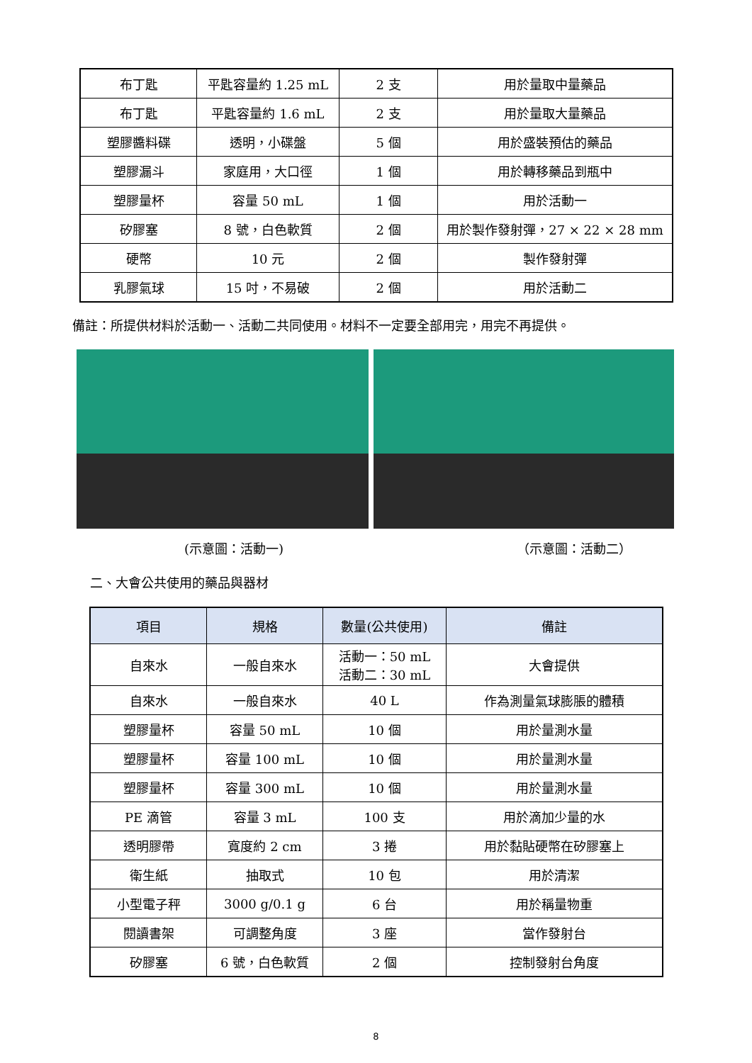| 布丁匙 | 平匙容量約 1.25 mL | 2 支 | 用於量取中量藥品 |
| 布丁匙 | 平匙容量約 1.6 mL | 2 支 | 用於量取大量藥品 |
| 塑膠醬料碟 | 透明，小碟盤 | 5 個 | 用於盛裝預估的藥品 |
| 塑膠漏斗 | 家庭用，大口徑 | 1 個 | 用於轉移藥品到瓶中 |
| 塑膠量杯 | 容量 50 mL | 1 個 | 用於活動一 |
| 矽膠塞 | 8 號，白色軟質 | 2 個 | 用於製作發射彈，27 × 22 × 28 mm |
| 硬幣 | 10 元 | 2 個 | 製作發射彈 |
| 乳膠氣球 | 15 吋，不易破 | 2 個 | 用於活動二 |
備註：所提供材料於活動一、活動二共同使用。材料不一定要全部用完，用完不再提供。
(示意圖：活動一) （示意圖：活動二）
二、大會公共使用的藥品與器材
| 項目 | 規格 | 數量(公共使用) | 備註 |
| --- | --- | --- | --- |
| 自來水 | 一般自來水 | 活動一：50 mL 活動二：30 mL | 大會提供 |
| 自來水 | 一般自來水 | 40 L | 作為測量氣球膨脹的體積 |
| 塑膠量杯 | 容量 50 mL | 10 個 | 用於量測水量 |
| 塑膠量杯 | 容量 100 mL | 10 個 | 用於量測水量 |
| 塑膠量杯 | 容量 300 mL | 10 個 | 用於量測水量 |
| PE 滴管 | 容量 3 mL | 100 支 | 用於滴加少量的水 |
| 透明膠帶 | 寬度約 2 cm | 3 捲 | 用於黏貼硬幣在矽膠塞上 |
| 衛生紙 | 抽取式 | 10 包 | 用於清潔 |
| 小型電子秤 | 3000 g/0.1 g | 6 台 | 用於稱量物重 |
| 閱讀書架 | 可調整角度 | 3 座 | 當作發射台 |
| 矽膠塞 | 6 號，白色軟質 | 2 個 | 控制發射台角度 |
8